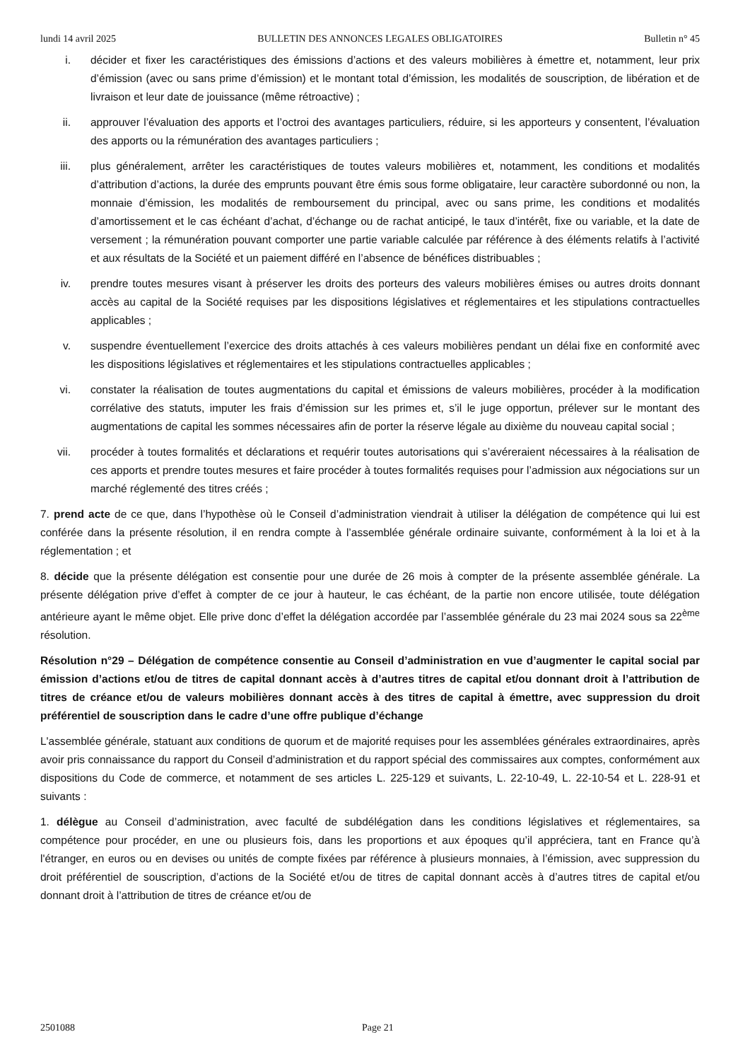lundi 14 avril 2025 BULLETIN DES ANNONCES LEGALES OBLIGATOIRES Bulletin n° 45
i. décider et fixer les caractéristiques des émissions d’actions et des valeurs mobilières à émettre et, notamment, leur prix d’émission (avec ou sans prime d’émission) et le montant total d’émission, les modalités de souscription, de libération et de livraison et leur date de jouissance (même rétroactive) ;
ii. approuver l’évaluation des apports et l’octroi des avantages particuliers, réduire, si les apporteurs y consentent, l’évaluation des apports ou la rémunération des avantages particuliers ;
iii. plus généralement, arrêter les caractéristiques de toutes valeurs mobilières et, notamment, les conditions et modalités d’attribution d’actions, la durée des emprunts pouvant être émis sous forme obligataire, leur caractère subordonné ou non, la monnaie d’émission, les modalités de remboursement du principal, avec ou sans prime, les conditions et modalités d’amortissement et le cas échéant d’achat, d’échange ou de rachat anticipé, le taux d’intérêt, fixe ou variable, et la date de versement ; la rémunération pouvant comporter une partie variable calculée par référence à des éléments relatifs à l’activité et aux résultats de la Société et un paiement différé en l’absence de bénéfices distribuables ;
iv. prendre toutes mesures visant à préserver les droits des porteurs des valeurs mobilières émises ou autres droits donnant accès au capital de la Société requises par les dispositions législatives et réglementaires et les stipulations contractuelles applicables ;
v. suspendre éventuellement l’exercice des droits attachés à ces valeurs mobilières pendant un délai fixe en conformité avec les dispositions législatives et réglementaires et les stipulations contractuelles applicables ;
vi. constater la réalisation de toutes augmentations du capital et émissions de valeurs mobilières, procéder à la modification corrélative des statuts, imputer les frais d’émission sur les primes et, s’il le juge opportun, prélever sur le montant des augmentations de capital les sommes nécessaires afin de porter la réserve légale au dixième du nouveau capital social ;
vii. procéder à toutes formalités et déclarations et requérir toutes autorisations qui s’avéreraient nécessaires à la réalisation de ces apports et prendre toutes mesures et faire procéder à toutes formalités requises pour l’admission aux négociations sur un marché réglementé des titres créés ;
7. prend acte de ce que, dans l’hypothèse où le Conseil d’administration viendrait à utiliser la délégation de compétence qui lui est conférée dans la présente résolution, il en rendra compte à l’assemblée générale ordinaire suivante, conformément à la loi et à la réglementation ; et
8. décide que la présente délégation est consentie pour une durée de 26 mois à compter de la présente assemblée générale. La présente délégation prive d’effet à compter de ce jour à hauteur, le cas échéant, de la partie non encore utilisée, toute délégation antérieure ayant le même objet. Elle prive donc d’effet la délégation accordée par l’assemblée générale du 23 mai 2024 sous sa 22<sup>ème</sup> résolution.
Résolution n°29 – Délégation de compétence consentie au Conseil d’administration en vue d’augmenter le capital social par émission d’actions et/ou de titres de capital donnant accès à d’autres titres de capital et/ou donnant droit à l’attribution de titres de créance et/ou de valeurs mobilières donnant accès à des titres de capital à émettre, avec suppression du droit préférentiel de souscription dans le cadre d’une offre publique d’échange
L'assemblée générale, statuant aux conditions de quorum et de majorité requises pour les assemblées générales extraordinaires, après avoir pris connaissance du rapport du Conseil d’administration et du rapport spécial des commissaires aux comptes, conformément aux dispositions du Code de commerce, et notamment de ses articles L. 225-129 et suivants, L. 22-10-49, L. 22-10-54 et L. 228-91 et suivants :
1. délègue au Conseil d’administration, avec faculté de subdélégation dans les conditions législatives et réglementaires, sa compétence pour procéder, en une ou plusieurs fois, dans les proportions et aux époques qu’il appréciera, tant en France qu’à l'étranger, en euros ou en devises ou unités de compte fixées par référence à plusieurs monnaies, à l’émission, avec suppression du droit préférentiel de souscription, d’actions de la Société et/ou de titres de capital donnant accès à d’autres titres de capital et/ou donnant droit à l’attribution de titres de créance et/ou de
2501088 Page 21